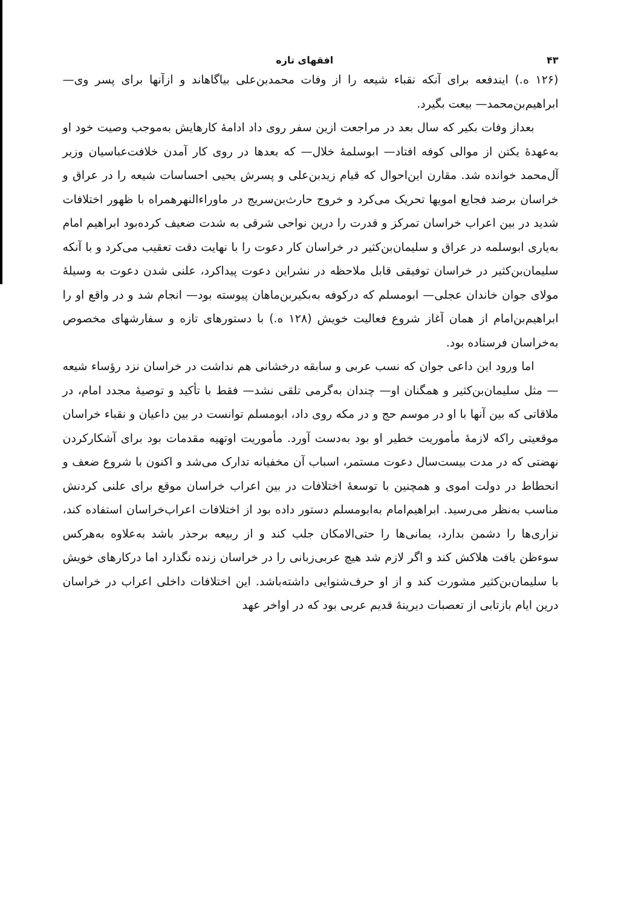۴۳ افقهای تازه
(۱۲۶ ه.) ایندفعه برای آنکه نقباء شیعه را از وفات محمدبن‌علی بیاگاهاند و ازآنها برای پسر وی— ابراهیم‌بن‌محمد— بیعت بگیرد.
بعداز وفات بکیر که سال بعد در مراجعت ازین سفر روی داد ادامهٔ کارهایش به‌موجب وصیت خود او به‌عهدهٔ یکتن از موالی کوفه افتاد— ابوسلمهٔ خلال— که بعدها در روی کار آمدن خلافت‌عباسیان وزیر آل‌محمد خوانده شد. مقارن این‌احوال که قیام زیدبن‌علی و پسرش یحیی احساسات شیعه را در عراق و خراسان برضد فجایع امویها تحریک می‌کرد و خروج حارث‌بن‌سریج در ماوراءالنهرهمراه با ظهور اختلافات شدید در بین اعراب خراسان تمرکز و قدرت را درین نواحی شرقی به شدت ضعیف کرده‌بود ابراهیم امام به‌یاری ابوسلمه در عراق و سلیمان‌بن‌کثیر در خراسان کار دعوت را با نهایت دقت تعقیب می‌کرد و با آنکه سلیمان‌بن‌کثیر در خراسان توفیقی قابل ملاحظه در نشراین دعوت پیداکرد، علنی شدن دعوت به وسیلهٔ مولای جوان خاندان عجلی— ابومسلم که درکوفه به‌بکیربن‌ماهان پیوسته بود— انجام شد و در واقع او را ابراهیم‌بن‌امام از همان آغاز شروع فعالیت خویش (۱۲۸ ه.) با دستورهای تازه و سفارشهای مخصوص به‌خراسان فرستاده بود.
اما ورود این داعی جوان که نسب عربی و سابقه درخشانی هم نداشت در خراسان نزد رؤساء شیعه— مثل سلیمان‌بن‌کثیر و همگنان او— چندان به‌گرمی تلقی نشد— فقط با تأکید و توصیهٔ مجدد امام، در ملاقاتی که بین آنها با او در موسم حج و در مکه روی داد، ابومسلم توانست در بین داعیان و نقباء خراسان موقعیتی راکه لازمهٔ مأموریت خطیر او بود به‌دست آورد. مأموریت اوتهیه مقدمات بود برای آشکارکردن نهضتی که در مدت بیست‌سال دعوت مستمر، اسباب آن مخفیانه تدارک می‌شد و اکنون با شروع ضعف و انحطاط در دولت اموی و همچنین با توسعهٔ اختلافات در بین اعراب خراسان موقع برای علنی کردنش مناسب به‌نظر می‌رسید. ابراهیم‌امام به‌ابومسلم دستور داده بود از اختلافات اعراب‌خراسان استفاده کند، نزاری‌ها را دشمن بدارد، یمانی‌ها را حتی‌الامکان جلب کند و از ربیعه برحذر باشد به‌علاوه به‌هرکس سوءظن یافت هلاکش کند و اگر لازم شد هیچ عربی‌زبانی را در خراسان زنده نگذارد اما درکارهای خویش با سلیمان‌بن‌کثیر مشورت کند و از او حرف‌شنوایی داشته‌باشد. این اختلافات داخلی اعراب در خراسان درین ایام بازتابی از تعصبات دیرینهٔ قدیم عربی بود که در اواخر عهد